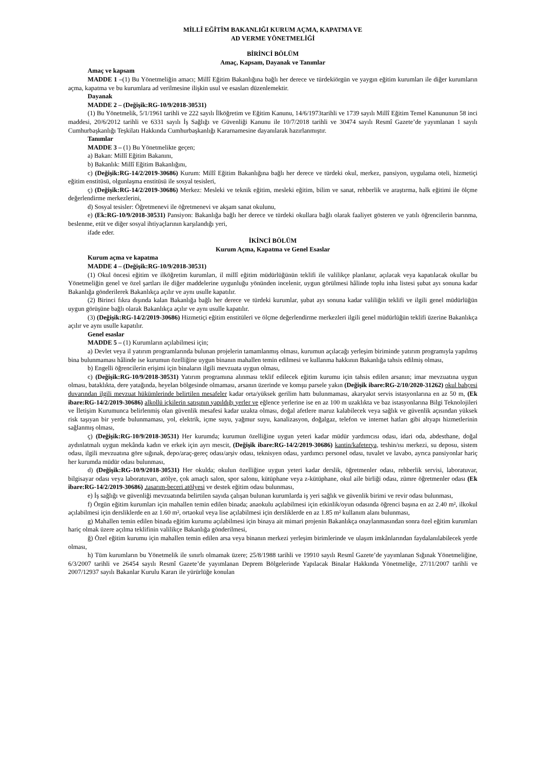MİLLÎ EĞİTİM BAKANLIĞI KURUM AÇMA, KAPATMA VE
AD VERME YÖNETMELİĞİ
BİRİNCİ BÖLÜM
Amaç, Kapsam, Dayanak ve Tanımlar
Amaç ve kapsam
MADDE 1 –(1) Bu Yönetmeliğin amacı; Millî Eğitim Bakanlığına bağlı her derece ve türdekiörgün ve yaygın eğitim kurumları ile diğer kurumların açma, kapatma ve bu kurumlara ad verilmesine ilişkin usul ve esasları düzenlemektir.
Dayanak
MADDE 2 – (Değişik:RG-10/9/2018-30531)
(1) Bu Yönetmelik, 5/1/1961 tarihli ve 222 sayılı İlköğretim ve Eğitim Kanunu, 14/6/1973tarihli ve 1739 sayılı Millî Eğitim Temel Kanununun 58 inci maddesi, 20/6/2012 tarihli ve 6331 sayılı İş Sağlığı ve Güvenliği Kanunu ile 10/7/2018 tarihli ve 30474 sayılı Resmî Gazete’de yayımlanan 1 sayılı Cumhurbaşkanlığı Teşkilatı Hakkında Cumhurbaşkanlığı Kararnamesine dayanılarak hazırlanmıştır.
Tanımlar
MADDE 3 – (1) Bu Yönetmelikte geçen;
a) Bakan: Millî Eğitim Bakanını,
b) Bakanlık: Millî Eğitim Bakanlığını,
c) (Değişik:RG-14/2/2019-30686) Kurum: Millî Eğitim Bakanlığına bağlı her derece ve türdeki okul, merkez, pansiyon, uygulama oteli, hizmetiçi eğitim enstitüsü, olgunlaşma enstitüsü ile sosyal tesisleri,
ç) (Değişik:RG-14/2/2019-30686) Merkez: Mesleki ve teknik eğitim, mesleki eğitim, bilim ve sanat, rehberlik ve araştırma, halk eğitimi ile ölçme değerlendirme merkezlerini,
d) Sosyal tesisler: Öğretmenevi ile öğretmenevi ve akşam sanat okulunu,
e) (Ek:RG-10/9/2018-30531) Pansiyon: Bakanlığa bağlı her derece ve türdeki okullara bağlı olarak faaliyet gösteren ve yatılı öğrencilerin barınma, beslenme, etüt ve diğer sosyal ihtiyaçlarının karşılandığı yeri,
ifade eder.
İKİNCİ BÖLÜM
Kurum Açma, Kapatma ve Genel Esaslar
Kurum açma ve kapatma
MADDE 4 – (Değişik:RG-10/9/2018-30531)
(1) Okul öncesi eğitim ve ilköğretim kurumları, il millî eğitim müdürlüğünün teklifi ile valilikçe planlanır, açılacak veya kapatılacak okullar bu Yönetmeliğin genel ve özel şartları ile diğer maddelerine uygunluğu yönünden incelenir, uygun görülmesi hâlinde toplu inha listesi şubat ayı sonuna kadar Bakanlığa gönderilerek Bakanlıkça açılır ve aynı usulle kapatılır.
(2) Birinci fıkra dışında kalan Bakanlığa bağlı her derece ve türdeki kurumlar, şubat ayı sonuna kadar valiliğin teklifi ve ilgili genel müdürlüğün uygun görüşüne bağlı olarak Bakanlıkça açılır ve aynı usulle kapatılır.
(3) (Değişik:RG-14/2/2019-30686) Hizmetiçi eğitim enstitüleri ve ölçme değerlendirme merkezleri ilgili genel müdürlüğün teklifi üzerine Bakanlıkça açılır ve aynı usulle kapatılır.
Genel esaslar
MADDE 5 – (1) Kurumların açılabilmesi için;
a) Devlet veya il yatırım programlarında bulunan projelerin tamamlanmış olması, kurumun açılacağı yerleşim biriminde yatırım programıyla yapılmış bina bulunmaması hâlinde ise kurumun özelliğine uygun binanın mahallen temin edilmesi ve kullanma hakkının Bakanlığa tahsis edilmiş olması,
b) Engelli öğrencilerin erişimi için binaların ilgili mevzuata uygun olması,
c) (Değişik:RG-10/9/2018-30531) Yatırım programına alınması teklif edilecek eğitim kurumu için tahsis edilen arsanın; imar mevzuatına uygun olması, bataklıkta, dere yatağında, heyelan bölgesinde olmaması, arsanın üzerinde ve komşu parsele yakın (Değişik ibare:RG-2/10/2020-31262) okul bahçesi duvarından ilgili mevzuat hükümlerinde belirtilen mesafeler kadar orta/yüksek gerilim hattı bulunmaması, akaryakıt servis istasyonlarına en az 50 m, (Ek ibare:RG-14/2/2019-30686) alkollü içkilerin satışının yapıldığı yerler ve eğlence yerlerine ise en az 100 m uzaklıkta ve baz istasyonlarına Bilgi Teknolojileri ve İletişim Kurumunca belirlenmiş olan güvenlik mesafesi kadar uzakta olması, doğal afetlere maruz kalabilecek veya sağlık ve güvenlik açısından yüksek risk taşıyan bir yerde bulunmaması, yol, elektrik, içme suyu, yağmur suyu, kanalizasyon, doğalgaz, telefon ve internet hatları gibi altyapı hizmetlerinin sağlanmış olması,
ç) (Değişik:RG-10/9/2018-30531) Her kurumda; kurumun özelliğine uygun yeteri kadar müdür yardımcısı odası, idari oda, abdesthane, doğal aydınlatmalı uygun mekânda kadın ve erkek için ayrı mescit, (Değişik ibare:RG-14/2/2019-30686) kantin/kafeterya, teshin/ısı merkezi, su deposu, sistem odası, ilgili mevzuatına göre sığınak, depo/araç-gereç odası/arşiv odası, teknisyen odası, yardımcı personel odası, tuvalet ve lavabo, ayrıca pansiyonlar hariç her kurumda müdür odası bulunması,
d) (Değişik:RG-10/9/2018-30531) Her okulda; okulun özelliğine uygun yeteri kadar derslik, öğretmenler odası, rehberlik servisi, laboratuvar, bilgisayar odası veya laboratuvarı, atölye, çok amaçlı salon, spor salonu, kütüphane veya z-kütüphane, okul aile birliği odası, zümre öğretmenler odası (Ek ibare:RG-14/2/2019-30686) ,tasarım-beceri atölyesi ve destek eğitim odası bulunması,
e) İş sağlığı ve güvenliği mevzuatında belirtilen sayıda çalışan bulunan kurumlarda iş yeri sağlık ve güvenlik birimi ve revir odası bulunması,
f) Örgün eğitim kurumları için mahallen temin edilen binada; anaokulu açılabilmesi için etkinlik/oyun odasında öğrenci başına en az 2.40 m², ilkokul açılabilmesi için dersliklerde en az 1.60 m², ortaokul veya lise açılabilmesi için dersliklerde en az 1.85 m² kullanım alanı bulunması,
g) Mahallen temin edilen binada eğitim kurumu açılabilmesi için binaya ait mimari projenin Bakanlıkça onaylanmasından sonra özel eğitim kurumları hariç olmak üzere açılma teklifinin valilikçe Bakanlığa gönderilmesi,
ğ) Özel eğitim kurumu için mahallen temin edilen arsa veya binanın merkezi yerleşim birimlerinde ve ulaşım imkânlarından faydalanılabilecek yerde olması,
h) Tüm kurumların bu Yönetmelik ile sınırlı olmamak üzere; 25/8/1988 tarihli ve 19910 sayılı Resmî Gazete’de yayımlanan Sığınak Yönetmeliğine, 6/3/2007 tarihli ve 26454 sayılı Resmî Gazete’de yayımlanan Deprem Bölgelerinde Yapılacak Binalar Hakkında Yönetmeliğe, 27/11/2007 tarihli ve 2007/12937 sayılı Bakanlar Kurulu Kararı ile yürürlüğe konulan